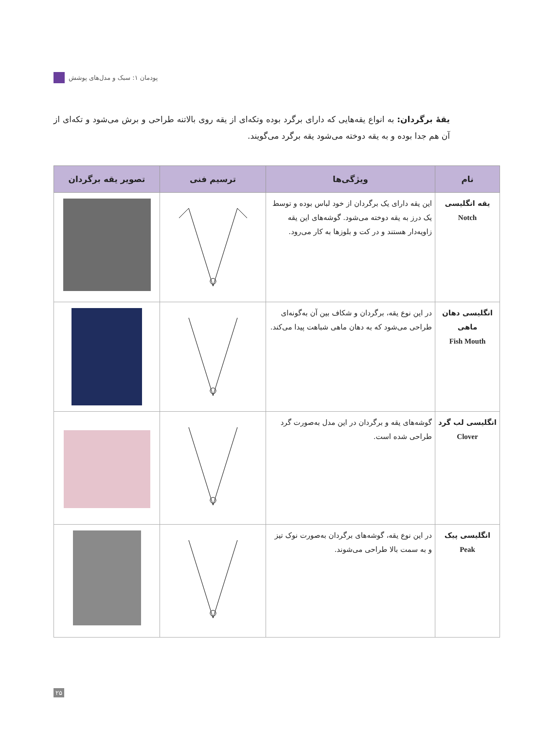پودمان ۱: سبک و مدل‌های پوشش
یقهٔ برگردان: به انواع یقه‌هایی که دارای برگرد بوده وتکه‌ای از یقه روی بالاتنه طراحی و برش می‌شود و تکه‌ای از آن هم جدا بوده و به یقه دوخته می‌شود یقه برگرد می‌گویند.
| نام | ویژگی‌ها | ترسیم فنی | تصویر یقه برگردان |
| --- | --- | --- | --- |
| یقه انگلیسی Notch | این یقه دارای یک برگردان از خود لباس بوده و توسط یک درز به یقه دوخته می‌شود. گوشه‌های این یقه زاویه‌دار هستند و در کت و بلوزها به کار می‌رود. | | |
| انگلیسی دهان ماهی Fish Mouth | در این نوع یقه، برگردان و شکاف بین آن به‌گونه‌ای طراحی می‌شود که به دهان ماهی شباهت پیدا می‌کند. | | |
| انگلیسی لب گرد Clover | گوشه‌های یقه و برگردان در این مدل به‌صورت گرد طراحی شده است. | | |
| انگلیسی پیک Peak | در این نوع یقه، گوشه‌های برگردان به‌صورت نوک تیز و به سمت بالا طراحی می‌شوند. | | |
۲۵